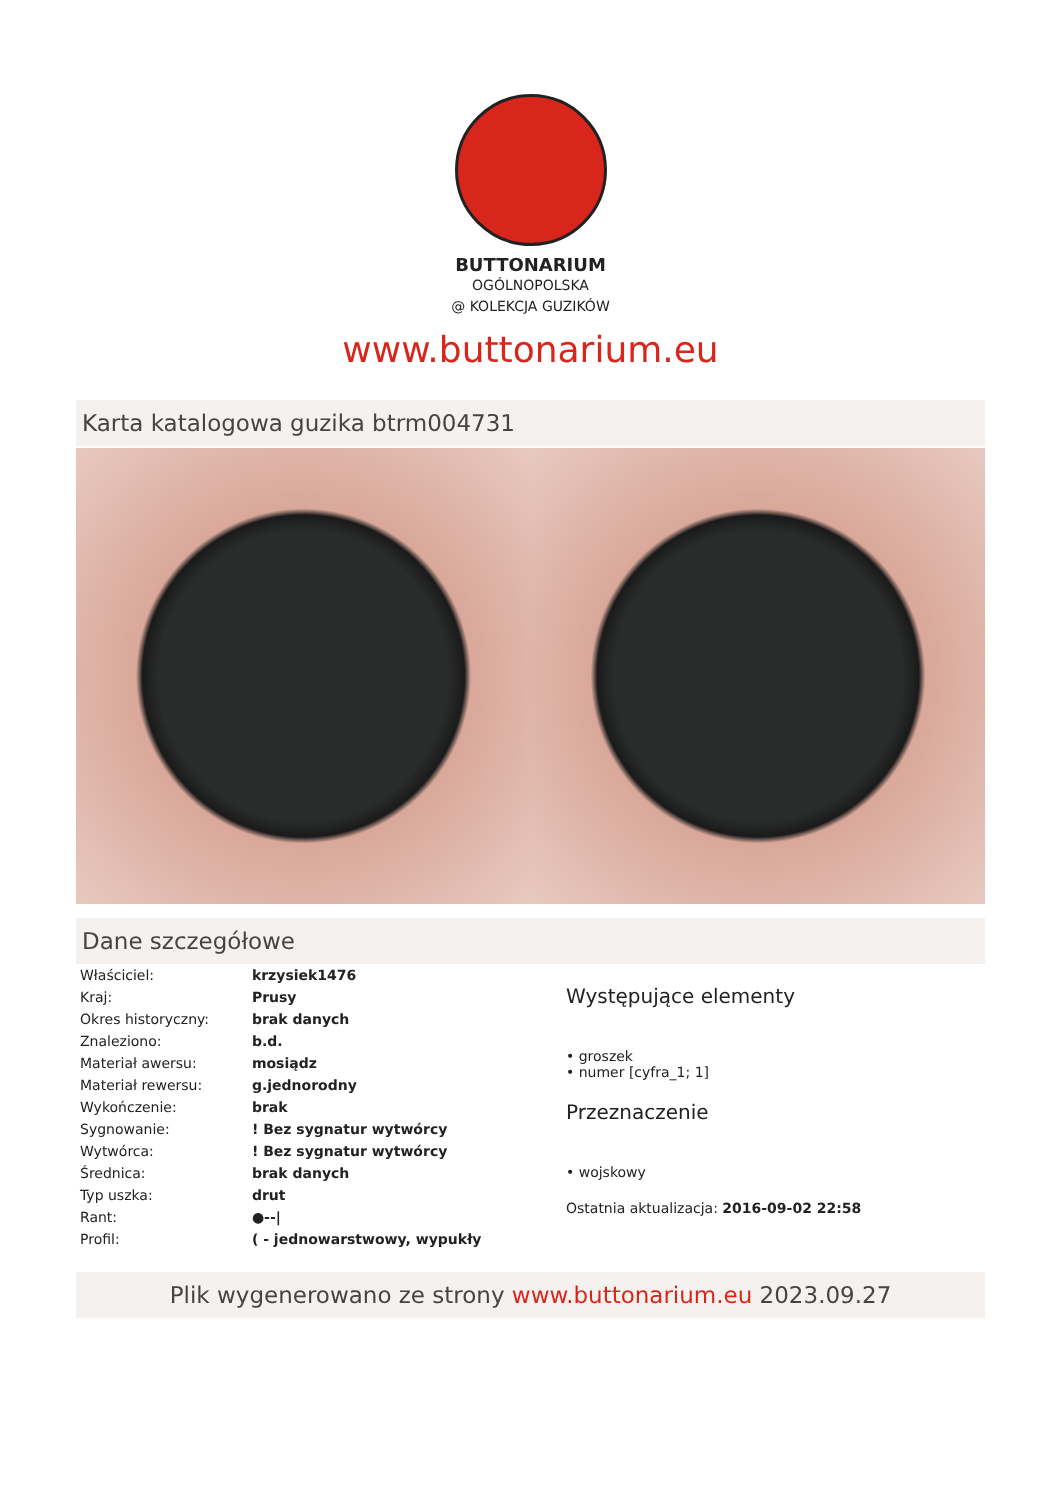BUTTONARIUM
OGÓLNOPOLSKA
@ KOLEKCJA GUZIKÓW
www.buttonarium.eu
Karta katalogowa guzika btrm004731
Dane szczegółowe
| Właściciel: | krzysiek1476 |
| Kraj: | Prusy |
| Okres historyczny: | brak danych |
| Znaleziono: | b.d. |
| Materiał awersu: | mosiądz |
| Materiał rewersu: | g.jednorodny |
| Wykończenie: | brak |
| Sygnowanie: | ! Bez sygnatur wytwórcy |
| Wytwórca: | ! Bez sygnatur wytwórcy |
| Średnica: | brak danych |
| Typ uszka: | drut |
| Rant: | ●--/ |
| Profil: | ( - jednowarstwowy, wypukły |
Występujące elementy
• groszek
• numer [cyfra_1; 1]
Przeznaczenie
• wojskowy
Ostatnia aktualizacja: 2016-09-02 22:58
Plik wygenerowano ze strony www.buttonarium.eu 2023.09.27